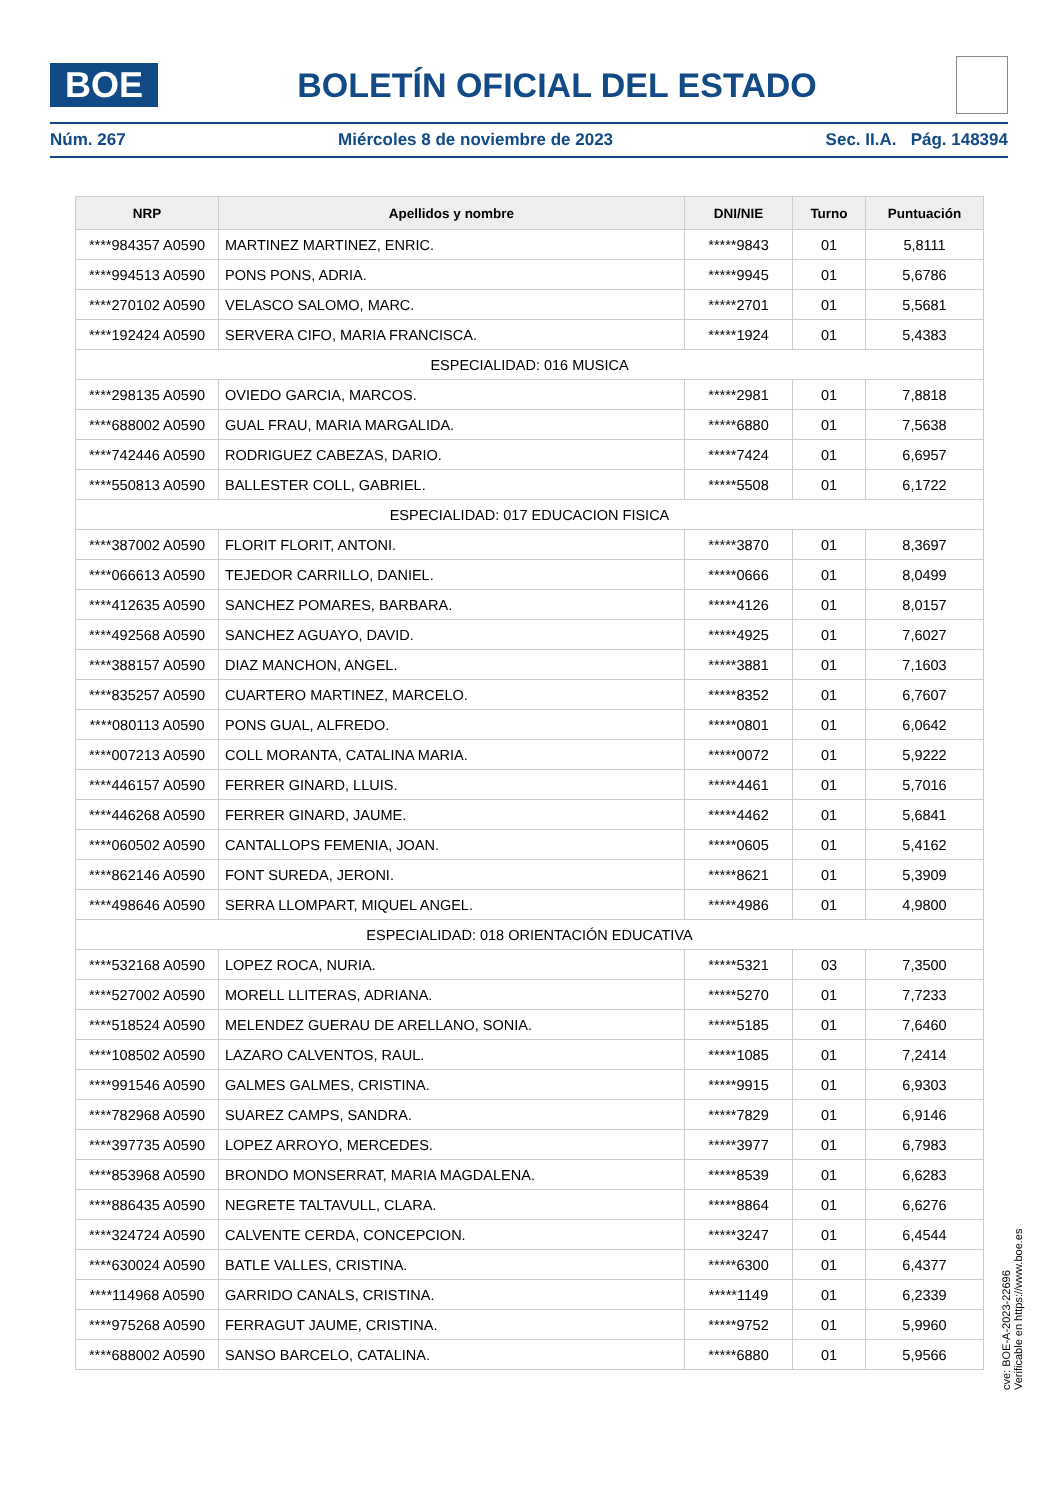BOE
BOLETÍN OFICIAL DEL ESTADO
Núm. 267 Miércoles 8 de noviembre de 2023 Sec. II.A. Pág. 148394
| NRP | Apellidos y nombre | DNI/NIE | Turno | Puntuación |
| --- | --- | --- | --- | --- |
| ****984357 A0590 | MARTINEZ MARTINEZ, ENRIC. | *****9843 | 01 | 5,8111 |
| ****994513 A0590 | PONS PONS, ADRIA. | *****9945 | 01 | 5,6786 |
| ****270102 A0590 | VELASCO SALOMO, MARC. | *****2701 | 01 | 5,5681 |
| ****192424 A0590 | SERVERA CIFO, MARIA FRANCISCA. | *****1924 | 01 | 5,4383 |
| ESPECIALIDAD: 016 MUSICA | | | | |
| ****298135 A0590 | OVIEDO GARCIA, MARCOS. | *****2981 | 01 | 7,8818 |
| ****688002 A0590 | GUAL FRAU, MARIA MARGALIDA. | *****6880 | 01 | 7,5638 |
| ****742446 A0590 | RODRIGUEZ CABEZAS, DARIO. | *****7424 | 01 | 6,6957 |
| ****550813 A0590 | BALLESTER COLL, GABRIEL. | *****5508 | 01 | 6,1722 |
| ESPECIALIDAD: 017 EDUCACION FISICA | | | | |
| ****387002 A0590 | FLORIT FLORIT, ANTONI. | *****3870 | 01 | 8,3697 |
| ****066613 A0590 | TEJEDOR CARRILLO, DANIEL. | *****0666 | 01 | 8,0499 |
| ****412635 A0590 | SANCHEZ POMARES, BARBARA. | *****4126 | 01 | 8,0157 |
| ****492568 A0590 | SANCHEZ AGUAYO, DAVID. | *****4925 | 01 | 7,6027 |
| ****388157 A0590 | DIAZ MANCHON, ANGEL. | *****3881 | 01 | 7,1603 |
| ****835257 A0590 | CUARTERO MARTINEZ, MARCELO. | *****8352 | 01 | 6,7607 |
| ****080113 A0590 | PONS GUAL, ALFREDO. | *****0801 | 01 | 6,0642 |
| ****007213 A0590 | COLL MORANTA, CATALINA MARIA. | *****0072 | 01 | 5,9222 |
| ****446157 A0590 | FERRER GINARD, LLUIS. | *****4461 | 01 | 5,7016 |
| ****446268 A0590 | FERRER GINARD, JAUME. | *****4462 | 01 | 5,6841 |
| ****060502 A0590 | CANTALLOPS FEMENIA, JOAN. | *****0605 | 01 | 5,4162 |
| ****862146 A0590 | FONT SUREDA, JERONI. | *****8621 | 01 | 5,3909 |
| ****498646 A0590 | SERRA LLOMPART, MIQUEL ANGEL. | *****4986 | 01 | 4,9800 |
| ESPECIALIDAD: 018 ORIENTACIÓN EDUCATIVA | | | | |
| ****532168 A0590 | LOPEZ ROCA, NURIA. | *****5321 | 03 | 7,3500 |
| ****527002 A0590 | MORELL LLITERAS, ADRIANA. | *****5270 | 01 | 7,7233 |
| ****518524 A0590 | MELENDEZ GUERAU DE ARELLANO, SONIA. | *****5185 | 01 | 7,6460 |
| ****108502 A0590 | LAZARO CALVENTOS, RAUL. | *****1085 | 01 | 7,2414 |
| ****991546 A0590 | GALMES GALMES, CRISTINA. | *****9915 | 01 | 6,9303 |
| ****782968 A0590 | SUAREZ CAMPS, SANDRA. | *****7829 | 01 | 6,9146 |
| ****397735 A0590 | LOPEZ ARROYO, MERCEDES. | *****3977 | 01 | 6,7983 |
| ****853968 A0590 | BRONDO MONSERRAT, MARIA MAGDALENA. | *****8539 | 01 | 6,6283 |
| ****886435 A0590 | NEGRETE TALTAVULL, CLARA. | *****8864 | 01 | 6,6276 |
| ****324724 A0590 | CALVENTE CERDA, CONCEPCION. | *****3247 | 01 | 6,4544 |
| ****630024 A0590 | BATLE VALLES, CRISTINA. | *****6300 | 01 | 6,4377 |
| ****114968 A0590 | GARRIDO CANALS, CRISTINA. | *****1149 | 01 | 6,2339 |
| ****975268 A0590 | FERRAGUT JAUME, CRISTINA. | *****9752 | 01 | 5,9960 |
| ****688002 A0590 | SANSO BARCELO, CATALINA. | *****6880 | 01 | 5,9566 |
cve: BOE-A-2023-22696
Verificable en https://www.boe.es